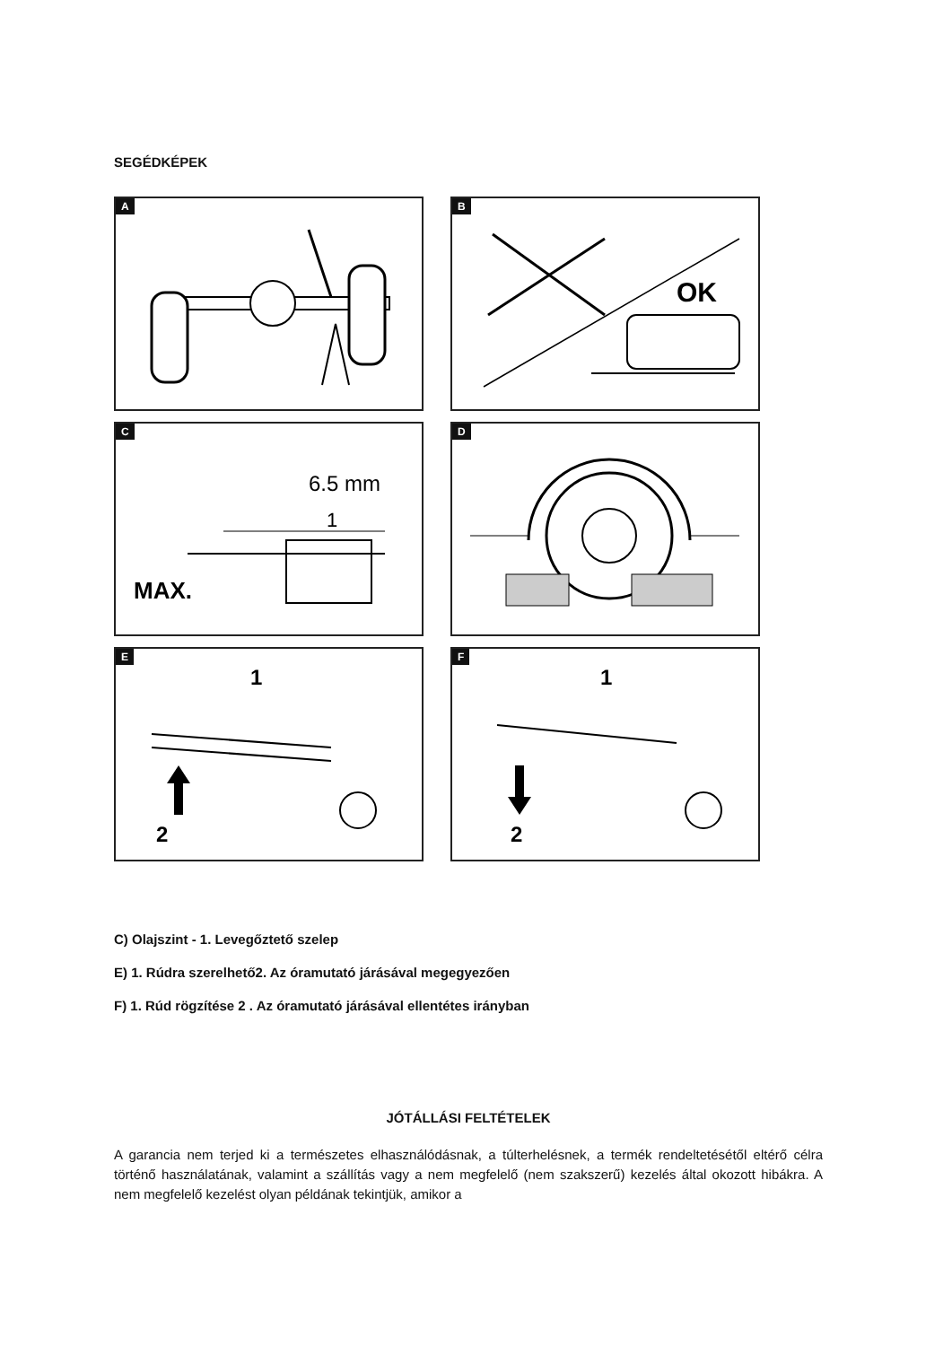SEGÉDKÉPEK
A
B
OK
C
6.5 mm
1
MAX.
D
E
1
2
F
1
2
C) Olajszint - 1. Levegőztető szelep
E) 1. Rúdra szerelhető2. Az óramutató járásával megegyezően
F) 1. Rúd rögzítése 2 . Az óramutató járásával ellentétes irányban
JÓTÁLLÁSI FELTÉTELEK
A garancia nem terjed ki a természetes elhasználódásnak, a túlterhelésnek, a termék rendeltetésétől eltérő célra történő használatának, valamint a szállítás vagy a nem megfelelő (nem szakszerű) kezelés által okozott hibákra. A nem megfelelő kezelést olyan példának tekintjük, amikor a